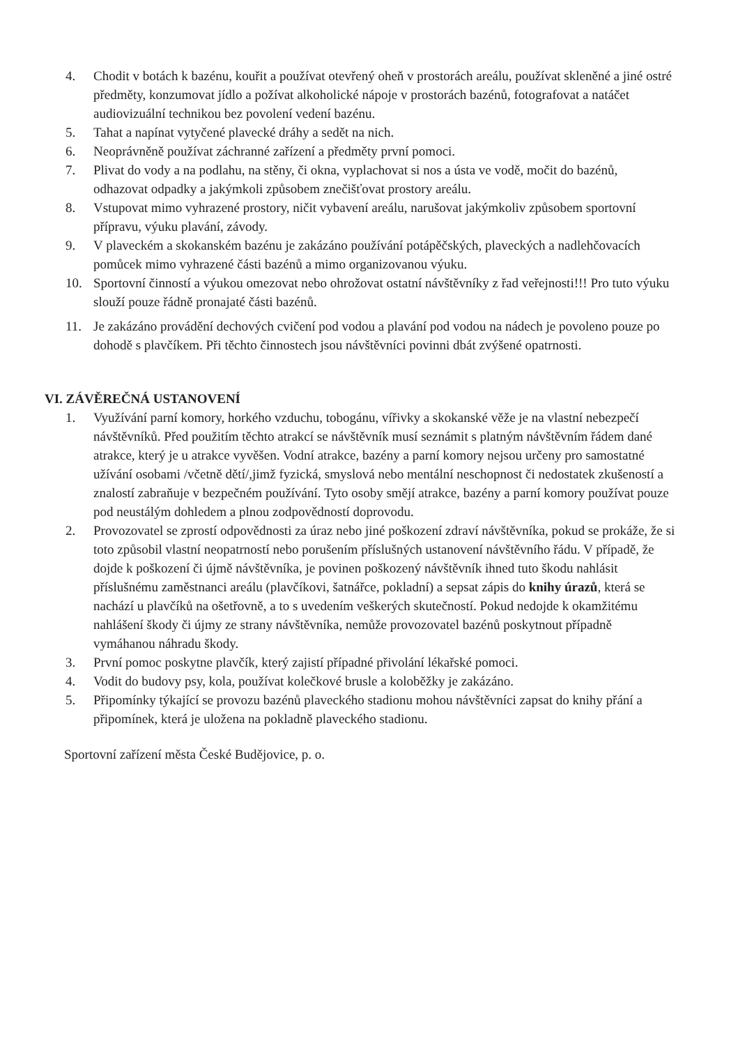4. Chodit v botách k bazénu, kouřit a používat otevřený oheň v prostorách areálu, používat skleněné a jiné ostré předměty, konzumovat jídlo a požívat alkoholické nápoje v prostorách bazénů, fotografovat a natáčet audiovizuální technikou bez povolení vedení bazénu.
5. Tahat a napínat vytyčené plavecké dráhy a sedět na nich.
6. Neoprávněně používat záchranné zařízení a předměty první pomoci.
7. Plivat do vody a na podlahu, na stěny, či okna, vyplachovat si nos a ústa ve vodě, močit do bazénů, odhazovat odpadky a jakýmkoli způsobem znečišťovat prostory areálu.
8. Vstupovat mimo vyhrazené prostory, ničit vybavení areálu, narušovat jakýmkoliv způsobem sportovní přípravu, výuku plavání, závody.
9. V plaveckém a skokanském bazénu je zakázáno používání potápěčských, plaveckých a nadlehčovacích pomůcek mimo vyhrazené části bazénů a mimo organizovanou výuku.
10. Sportovní činností a výukou omezovat nebo ohrožovat ostatní návštěvníky z řad veřejnosti!!! Pro tuto výuku slouží pouze řádně pronajaté části bazénů.
11. Je zakázáno provádění dechových cvičení pod vodou a plavání pod vodou na nádech je povoleno pouze po dohodě s plavčíkem. Při těchto činnostech jsou návštěvníci povinni dbát zvýšené opatrnosti.
VI. ZÁVĚREČNÁ USTANOVENÍ
1. Využívání parní komory, horkého vzduchu, tobogánu, vířivky a skokanské věže je na vlastní nebezpečí návštěvníků. Před použitím těchto atrakcí se návštěvník musí seznámit s platným návštěvním řádem dané atrakce, který je u atrakce vyvěšen. Vodní atrakce, bazény a parní komory nejsou určeny pro samostatné užívání osobami /včetně dětí/,jimž fyzická, smyslová nebo mentální neschopnost či nedostatek zkušeností a znalostí zabraňuje v bezpečném používání. Tyto osoby smějí atrakce, bazény a parní komory používat pouze pod neustálým dohledem a plnou zodpovědností doprovodu.
2. Provozovatel se zprostí odpovědnosti za úraz nebo jiné poškození zdraví návštěvníka, pokud se prokáže, že si toto způsobil vlastní neopatrností nebo porušením příslušných ustanovení návštěvního řádu. V případě, že dojde k poškození či újmě návštěvníka, je povinen poškozený návštěvník ihned tuto škodu nahlásit příslušnému zaměstnanci areálu (plavčíkovi, šatnářce, pokladní) a sepsat zápis do knihy úrazů, která se nachází u plavčíků na ošetřovně, a to s uvedením veškerých skutečností. Pokud nedojde k okamžitému nahlášení škody či újmy ze strany návštěvníka, nemůže provozovatel bazénů poskytnout případně vymáhanou náhradu škody.
3. První pomoc poskytne plavčík, který zajistí případné přivolání lékařské pomoci.
4. Vodit do budovy psy, kola, používat kolečkové brusle a koloběžky je zakázáno.
5. Připomínky týkající se provozu bazénů plaveckého stadionu mohou návštěvníci zapsat do knihy přání a připomínek, která je uložena na pokladně plaveckého stadionu.
Sportovní zařízení města České Budějovice, p. o.